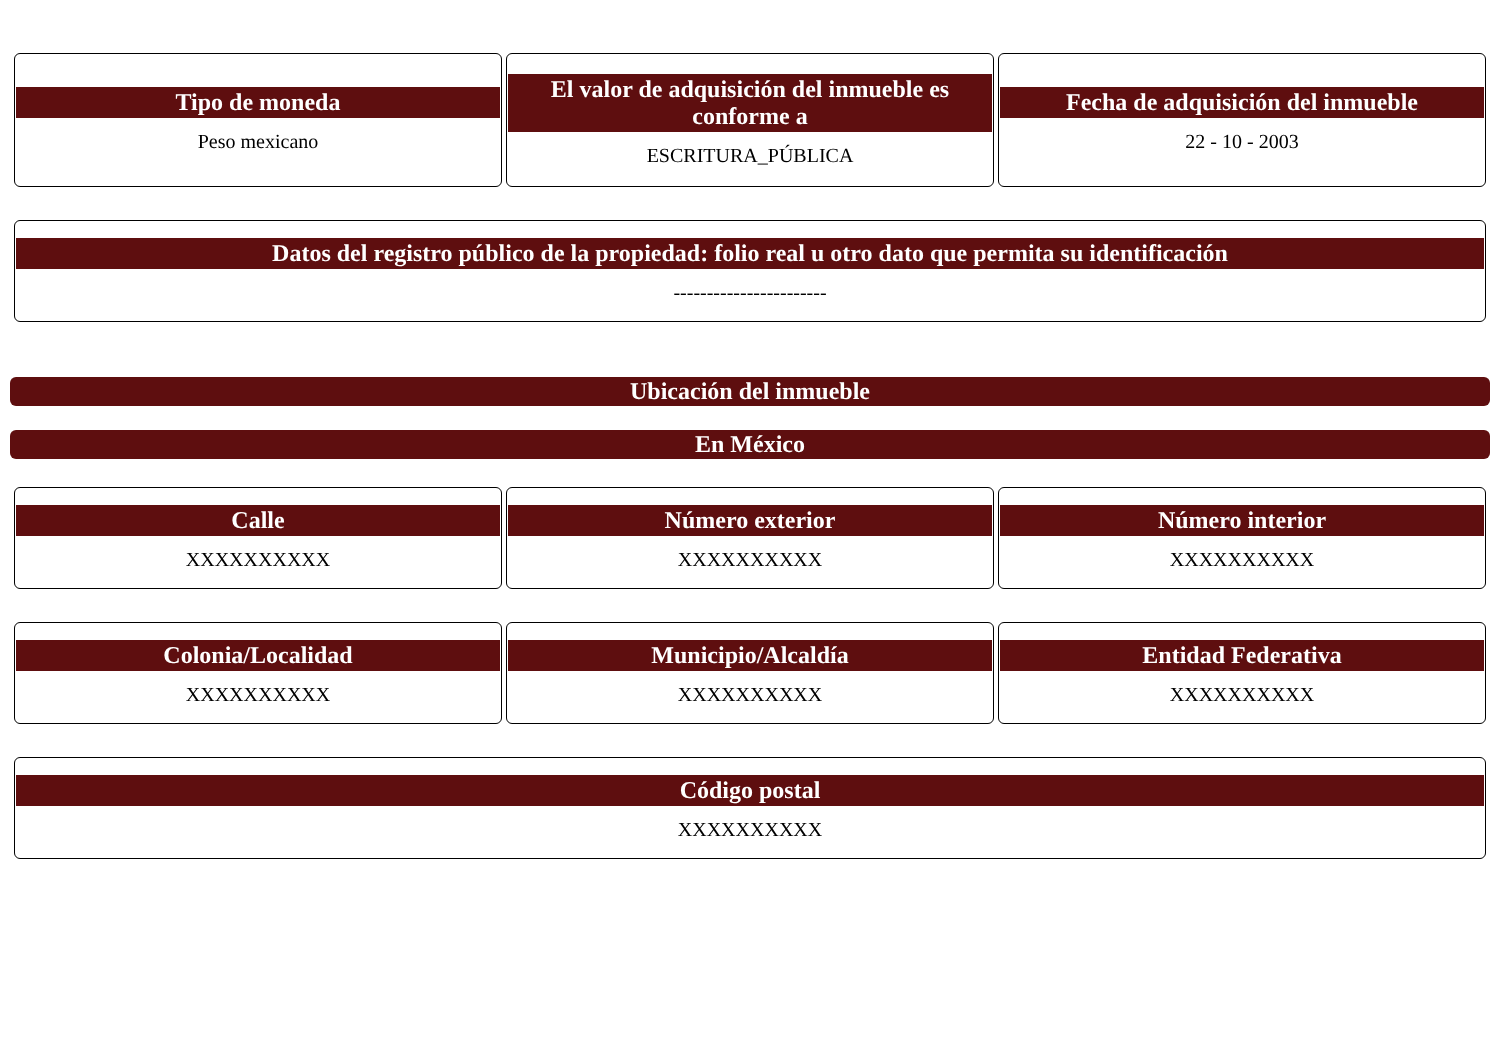Tipo de moneda
Peso mexicano
El valor de adquisición del inmueble es conforme a
ESCRITURA_PÚBLICA
Fecha de adquisición del inmueble
22 - 10 - 2003
Datos del registro público de la propiedad: folio real u otro dato que permita su identificación
-----------------------
Ubicación del inmueble
En México
Calle
XXXXXXXXXX
Número exterior
XXXXXXXXXX
Número interior
XXXXXXXXXX
Colonia/Localidad
XXXXXXXXXX
Municipio/Alcaldía
XXXXXXXXXX
Entidad Federativa
XXXXXXXXXX
Código postal
XXXXXXXXXX